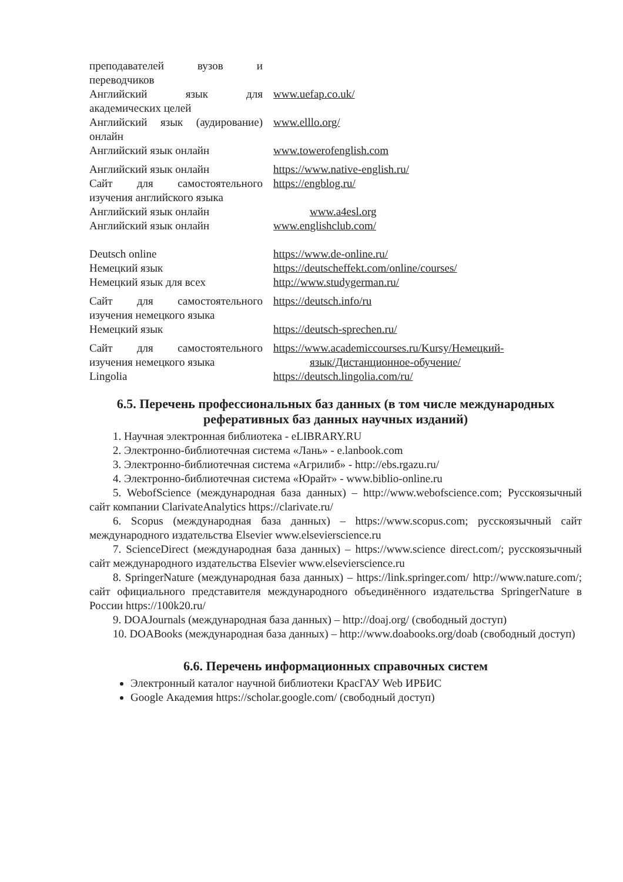| преподавателей вузов и переводчиков | |
| Английский язык для академических целей | www.uefap.co.uk/ |
| Английский язык (аудирование) онлайн | www.elllo.org/ |
| Английский язык онлайн | www.towerofenglish.com |
| Английский язык онлайн | https://www.native-english.ru/ |
| Сайт для самостоятельного изучения английского языка | https://engblog.ru/ |
| Английский язык онлайн | www.a4esl.org |
| Английский язык онлайн | www.englishclub.com/ |
| Deutsch online | https://www.de-online.ru/ |
| Немецкий язык | https://deutscheffekt.com/online/courses/ |
| Немецкий язык для всех | http://www.studygerman.ru/ |
| Сайт для самостоятельного изучения немецкого языка | https://deutsch.info/ru |
| Немецкий язык | https://deutsch-sprechen.ru/ |
| Сайт для самостоятельного изучения немецкого языка | https://www.academiccourses.ru/Kursy/Немецкий- язык/Дистанционное-обучение/ |
| Lingolia | https://deutsch.lingolia.com/ru/ |
6.5. Перечень профессиональных баз данных (в том числе международных реферативных баз данных научных изданий)
1. Научная электронная библиотека - eLIBRARY.RU
2. Электронно-библиотечная система «Лань» - e.lanbook.com
3. Электронно-библиотечная система «Агрилиб» - http://ebs.rgazu.ru/
4. Электронно-библиотечная система «Юрайт» - www.biblio-online.ru
5. WebofScience (международная база данных) – http://www.webofscience.com; Русскоязычный сайт компании ClarivateAnalytics https://clarivate.ru/
6. Scopus (международная база данных) – https://www.scopus.com; русскоязычный сайт международного издательства Elsevier www.elsevierscience.ru
7. ScienceDirect (международная база данных) – https://www.science direct.com/; русскоязычный сайт международного издательства Elsevier www.elsevierscience.ru
8. SpringerNature (международная база данных) – https://link.springer.com/ http://www.nature.com/; сайт официального представителя международного объединённого издательства SpringerNature в России https://100k20.ru/
9. DOAJournals (международная база данных) – http://doaj.org/ (свободный доступ)
10. DOABooks (международная база данных) – http://www.doabooks.org/doab (свободный доступ)
6.6. Перечень информационных справочных систем
Электронный каталог научной библиотеки КрасГАУ Web ИРБИС
Google Академия https://scholar.google.com/ (свободный доступ)